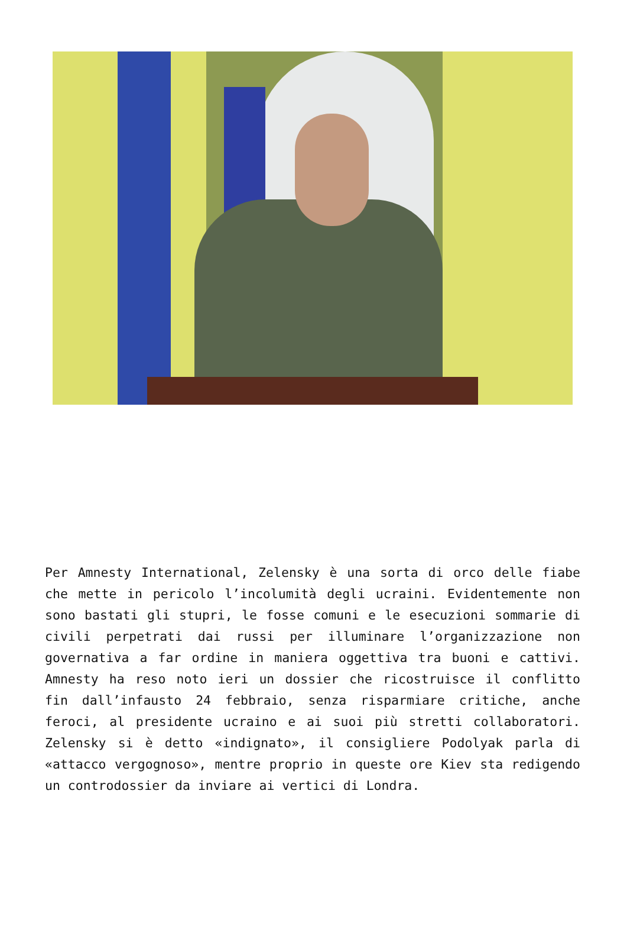Per Amnesty International, Zelensky è una sorta di orco delle fiabe che mette in pericolo l’incolumità degli ucraini. Evidentemente non sono bastati gli stupri, le fosse comuni e le esecuzioni sommarie di civili perpetrati dai russi per illuminare l’organizzazione non governativa a far ordine in maniera oggettiva tra buoni e cattivi. Amnesty ha reso noto ieri un dossier che ricostruisce il conflitto fin dall’infausto 24 febbraio, senza risparmiare critiche, anche feroci, al presidente ucraino e ai suoi più stretti collaboratori. Zelensky si è detto «indignato», il consigliere Podolyak parla di «attacco vergognoso», mentre proprio in queste ore Kiev sta redigendo un controdossier da inviare ai vertici di Londra.